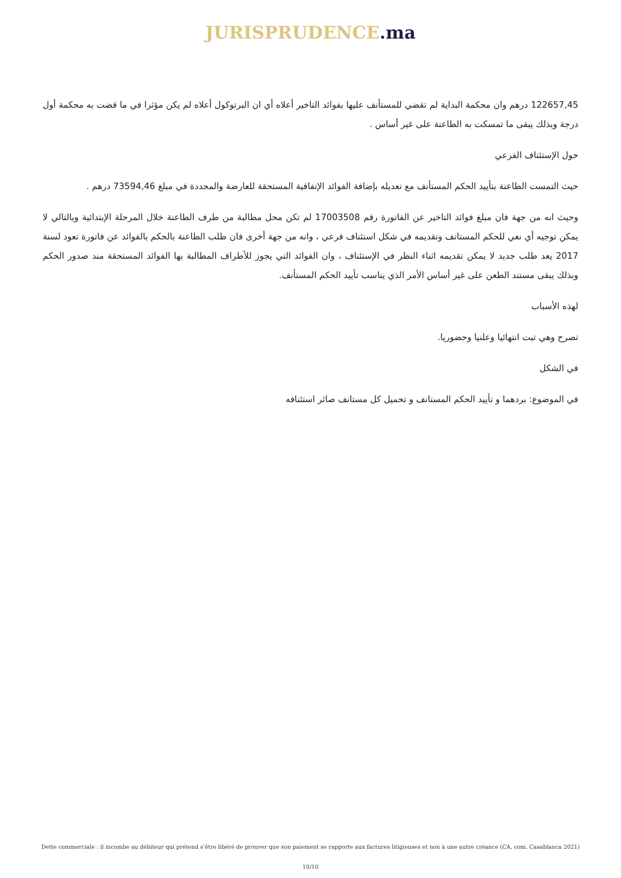JURISPRUDENCE.ma
122657,45 درهم وان محكمة البداية لم تقضي للمستأنف عليها بفوائد التاخير أعلاه أي ان البرتوكول أعلاه لم يكن مؤثرا في ما قضت به محكمة أول درجة وبذلك يبقى ما تمسكت به الطاعنة على غير أساس .
حول الإستئناف الفرعي
حيث التمست الطاعنة بتأييد الحكم المستأنف مع تعديله بإضافة الفوائد الإتفاقية المستحقة للعارضة والمحددة في مبلغ 73594,46 درهم .
وحيث انه من جهة فان مبلغ فوائد التاخير عن الفاتورة رقم 17003508 لم تكن محل مطالبة من طرف الطاعنة خلال المرحلة الإبتدائية وبالتالي لا يمكن توجيه أي نعي للحكم المستانف وتقديمه في شكل استئناف فرعي ، وانه من جهة أخرى فان طلب الطاعنة بالحكم بالفوائد عن فاتورة تعود لسنة 2017 يعد طلب جديد لا يمكن تقديمه اثناء النظر في الإستئناف ، وان الفوائد التي يجوز للأطراف المطالبة بها الفوائد المستحقة مند صدور الحكم وبذلك يبقى مستند الطعن على غير أساس الأمر الذي يناسب تأييد الحكم المستأنف.
لهذه الأسباب
تصرح وهي تبت انتهائيا وعلنيا وحضوريا.
في الشكل
في الموضوع: بردهما و تأييد الحكم المستانف و تحميل كل مستانف صائر استئنافه
Dette commerciale : il incombe au débiteur qui prétend s’être libéré de prouver que son paiement se rapporte aux factures litigieuses et non à une autre créance (CA. com. Casablanca 2021)
10/10